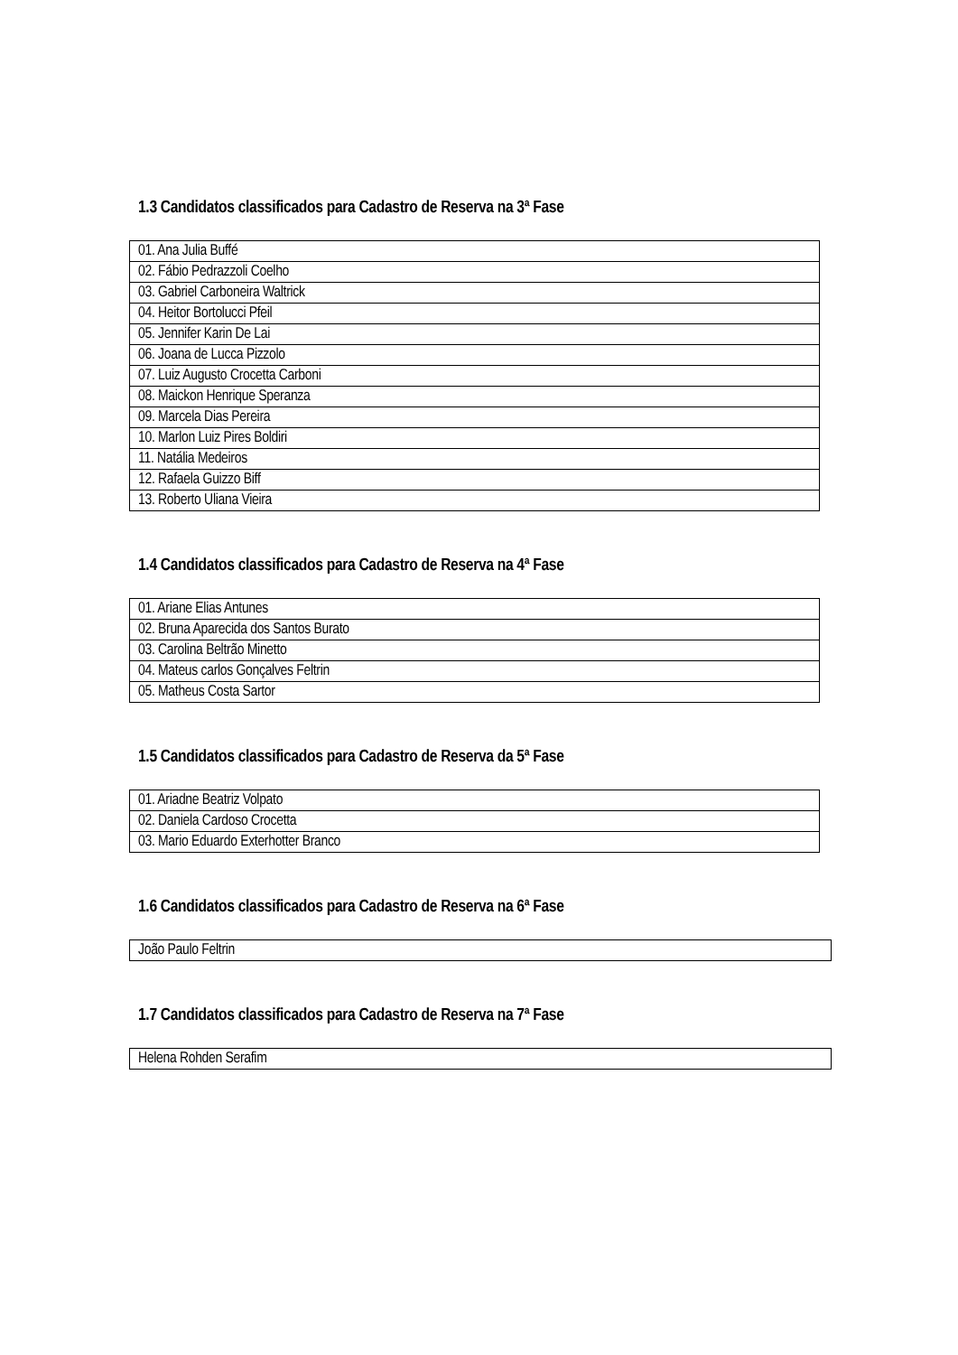1.3 Candidatos classificados para Cadastro de Reserva na 3ª Fase
| 01. Ana Julia Buffé |
| 02. Fábio Pedrazzoli Coelho |
| 03. Gabriel Carboneira Waltrick |
| 04. Heitor Bortolucci Pfeil |
| 05. Jennifer Karin De Lai |
| 06. Joana de Lucca Pizzolo |
| 07. Luiz Augusto Crocetta Carboni |
| 08. Maickon Henrique Speranza |
| 09. Marcela Dias Pereira |
| 10. Marlon Luiz Pires Boldiri |
| 11. Natália Medeiros |
| 12. Rafaela Guizzo Biff |
| 13. Roberto Uliana Vieira |
1.4 Candidatos classificados para Cadastro de Reserva na 4ª Fase
| 01. Ariane Elias Antunes |
| 02. Bruna Aparecida dos Santos Burato |
| 03. Carolina Beltrão Minetto |
| 04. Mateus carlos Gonçalves Feltrin |
| 05. Matheus Costa Sartor |
1.5 Candidatos classificados para Cadastro de Reserva da 5ª Fase
| 01. Ariadne Beatriz Volpato |
| 02. Daniela Cardoso Crocetta |
| 03. Mario Eduardo Exterhotter Branco |
1.6 Candidatos classificados para Cadastro de Reserva na 6ª Fase
| João Paulo Feltrin |
1.7 Candidatos classificados para Cadastro de Reserva na 7ª Fase
| Helena Rohden Serafim |